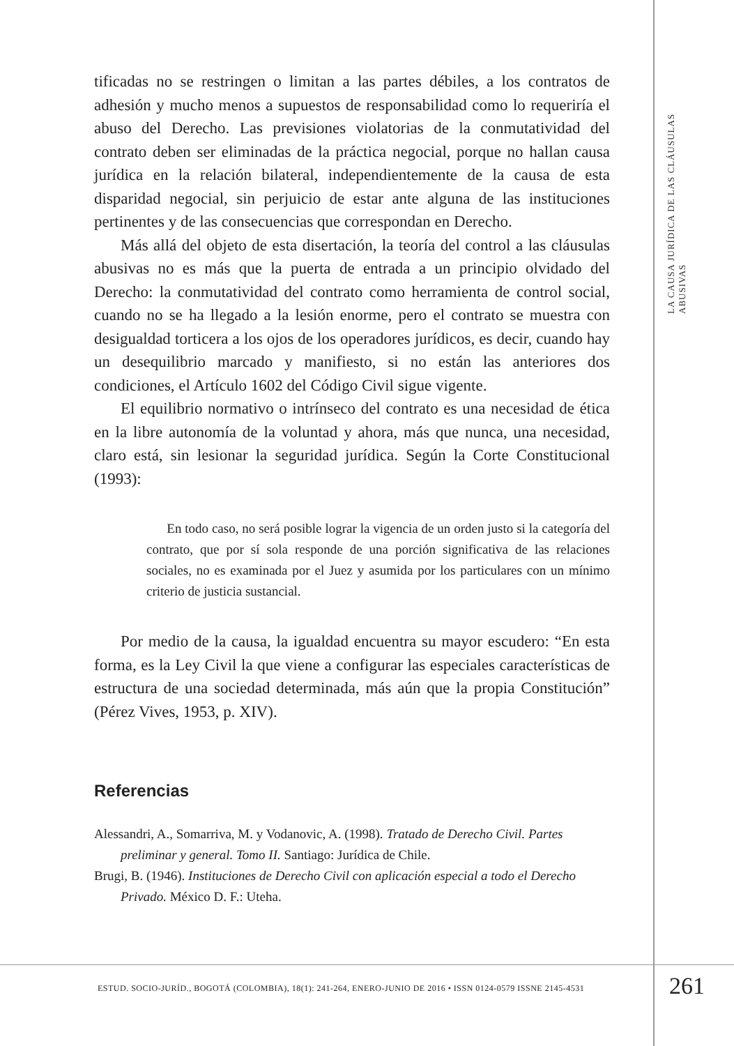LA CAUSA JURÍDICA DE LAS CLÁUSULAS ABUSIVAS
tificadas no se restringen o limitan a las partes débiles, a los contratos de adhesión y mucho menos a supuestos de responsabilidad como lo requeriría el abuso del Derecho. Las previsiones violatorias de la conmutatividad del contrato deben ser eliminadas de la práctica negocial, porque no hallan causa jurídica en la relación bilateral, independientemente de la causa de esta disparidad negocial, sin perjuicio de estar ante alguna de las instituciones pertinentes y de las consecuencias que correspondan en Derecho.
Más allá del objeto de esta disertación, la teoría del control a las cláusulas abusivas no es más que la puerta de entrada a un principio olvidado del Derecho: la conmutatividad del contrato como herramienta de control social, cuando no se ha llegado a la lesión enorme, pero el contrato se muestra con desigualdad torticera a los ojos de los operadores jurídicos, es decir, cuando hay un desequilibrio marcado y manifiesto, si no están las anteriores dos condiciones, el Artículo 1602 del Código Civil sigue vigente.
El equilibrio normativo o intrínseco del contrato es una necesidad de ética en la libre autonomía de la voluntad y ahora, más que nunca, una necesidad, claro está, sin lesionar la seguridad jurídica. Según la Corte Constitucional (1993):
En todo caso, no será posible lograr la vigencia de un orden justo si la categoría del contrato, que por sí sola responde de una porción significativa de las relaciones sociales, no es examinada por el Juez y asumida por los particulares con un mínimo criterio de justicia sustancial.
Por medio de la causa, la igualdad encuentra su mayor escudero: “En esta forma, es la Ley Civil la que viene a configurar las especiales características de estructura de una sociedad determinada, más aún que la propia Constitución” (Pérez Vives, 1953, p. XIV).
Referencias
Alessandri, A., Somarriva, M. y Vodanovic, A. (1998). Tratado de Derecho Civil. Partes preliminar y general. Tomo II. Santiago: Jurídica de Chile.
Brugi, B. (1946). Instituciones de Derecho Civil con aplicación especial a todo el Derecho Privado. México D. F.: Uteha.
ESTUD. SOCIO-JURÍD., BOGOTÁ (COLOMBIA), 18(1): 241-264, ENERO-JUNIO DE 2016 • ISSN 0124-0579 ISSNE 2145-4531
261